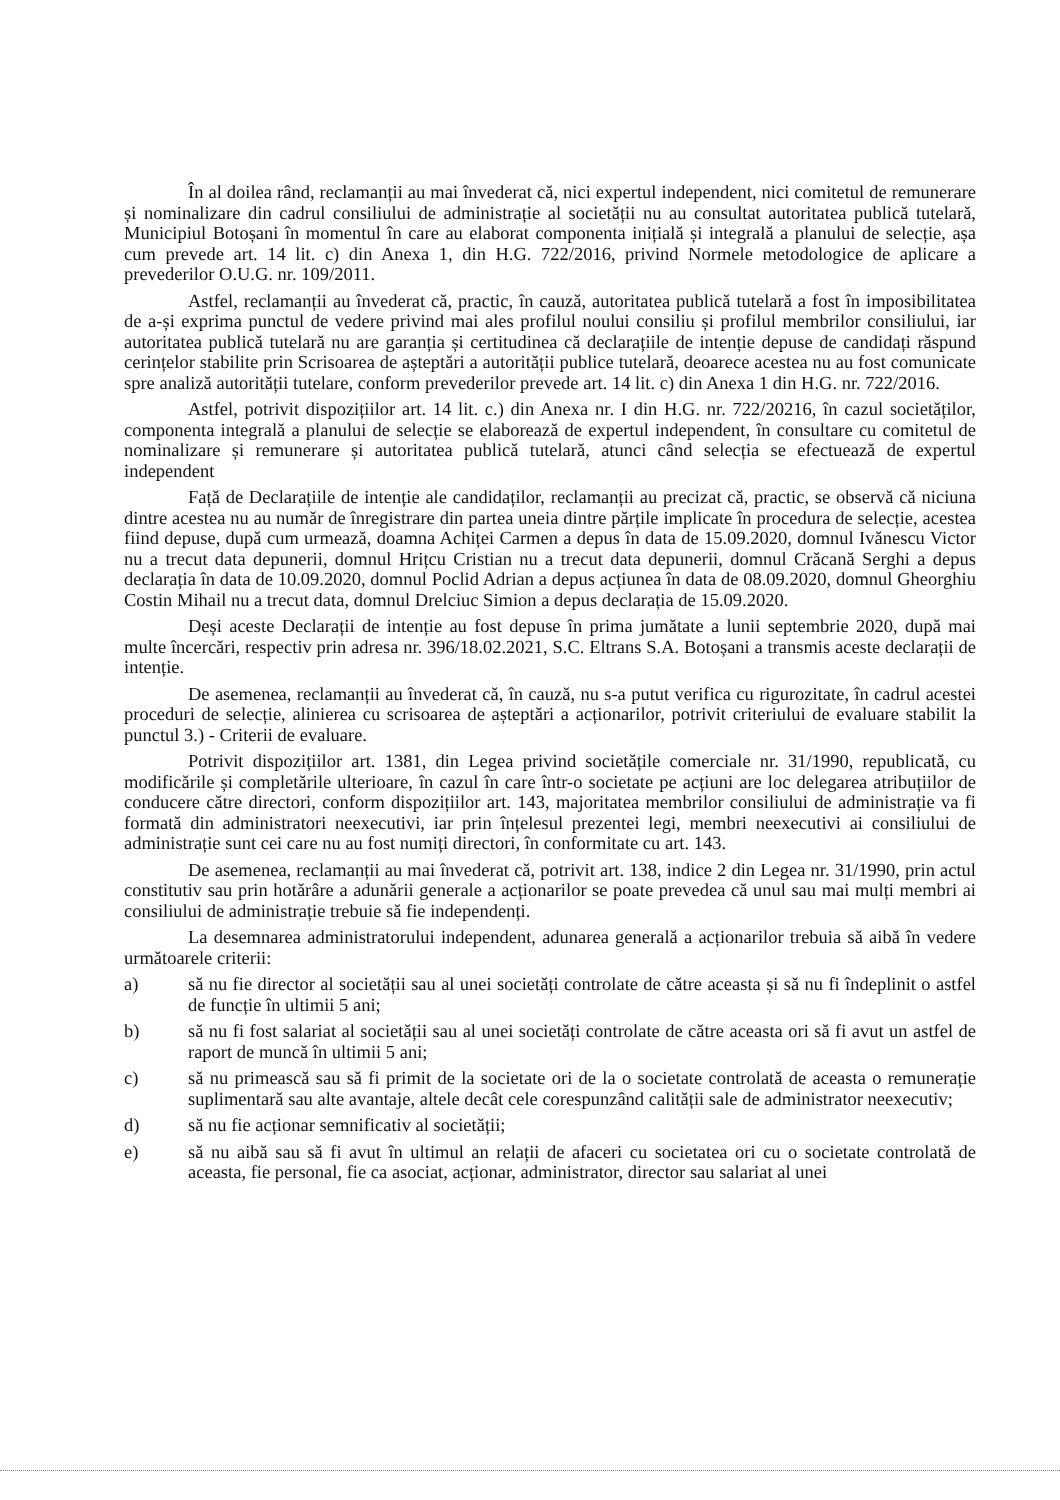În al doilea rând, reclamanții au mai învederat că, nici expertul independent, nici comitetul de remunerare și nominalizare din cadrul consiliului de administrație al societății nu au consultat autoritatea publică tutelară, Municipiul Botoșani în momentul în care au elaborat componenta inițială și integrală a planului de selecție, așa cum prevede art. 14 lit. c) din Anexa 1, din H.G. 722/2016, privind Normele metodologice de aplicare a prevederilor O.U.G. nr. 109/2011.
Astfel, reclamanții au învederat că, practic, în cauză, autoritatea publică tutelară a fost în imposibilitatea de a-și exprima punctul de vedere privind mai ales profilul noului consiliu și profilul membrilor consiliului, iar autoritatea publică tutelară nu are garanția și certitudinea că declarațiile de intenție depuse de candidați răspund cerințelor stabilite prin Scrisoarea de așteptări a autorității publice tutelară, deoarece acestea nu au fost comunicate spre analiză autorității tutelare, conform prevederilor prevede art. 14 lit. c) din Anexa 1 din H.G. nr. 722/2016.
Astfel, potrivit dispozițiilor art. 14 lit. c.) din Anexa nr. I din H.G. nr. 722/20216, în cazul societăților, componenta integrală a planului de selecție se elaborează de expertul independent, în consultare cu comitetul de nominalizare și remunerare și autoritatea publică tutelară, atunci când selecția se efectuează de expertul independent
Față de Declarațiile de intenție ale candidaților, reclamanții au precizat că, practic, se observă că niciuna dintre acestea nu au număr de înregistrare din partea uneia dintre părțile implicate în procedura de selecție, acestea fiind depuse, după cum urmează, doamna Achiței Carmen a depus în data de 15.09.2020, domnul Ivănescu Victor nu a trecut data depunerii, domnul Hrițcu Cristian nu a trecut data depunerii, domnul Crăcană Serghi a depus declarația în data de 10.09.2020, domnul Poclid Adrian a depus acțiunea în data de 08.09.2020, domnul Gheorghiu Costin Mihail nu a trecut data, domnul Drelciuc Simion a depus declarația de 15.09.2020.
Deși aceste Declarații de intenție au fost depuse în prima jumătate a lunii septembrie 2020, după mai multe încercări, respectiv prin adresa nr. 396/18.02.2021, S.C. Eltrans S.A. Botoșani a transmis aceste declarații de intenție.
De asemenea, reclamanții au învederat că, în cauză, nu s-a putut verifica cu rigurozitate, în cadrul acestei proceduri de selecție, alinierea cu scrisoarea de așteptări a acționarilor, potrivit criteriului de evaluare stabilit la punctul 3.) - Criterii de evaluare.
Potrivit dispozițiilor art. 1381, din Legea privind societățile comerciale nr. 31/1990, republicată, cu modificările și completările ulterioare, în cazul în care într-o societate pe acțiuni are loc delegarea atribuțiilor de conducere către directori, conform dispozițiilor art. 143, majoritatea membrilor consiliului de administrație va fi formată din administratori neexecutivi, iar prin înțelesul prezentei legi, membri neexecutivi ai consiliului de administrație sunt cei care nu au fost numiți directori, în conformitate cu art. 143.
De asemenea, reclamanții au mai învederat că, potrivit art. 138, indice 2 din Legea nr. 31/1990, prin actul constitutiv sau prin hotărâre a adunării generale a acționarilor se poate prevedea că unul sau mai mulți membri ai consiliului de administrație trebuie să fie independenți.
La desemnarea administratorului independent, adunarea generală a acționarilor trebuia să aibă în vedere următoarele criterii:
a) să nu fie director al societății sau al unei societăți controlate de către aceasta și să nu fi îndeplinit o astfel de funcție în ultimii 5 ani;
b) să nu fi fost salariat al societății sau al unei societăți controlate de către aceasta ori să fi avut un astfel de raport de muncă în ultimii 5 ani;
c) să nu primească sau să fi primit de la societate ori de la o societate controlată de aceasta o remunerație suplimentară sau alte avantaje, altele decât cele corespunzând calității sale de administrator neexecutiv;
d) să nu fie acționar semnificativ al societății;
e) să nu aibă sau să fi avut în ultimul an relații de afaceri cu societatea ori cu o societate controlată de aceasta, fie personal, fie ca asociat, acționar, administrator, director sau salariat al unei